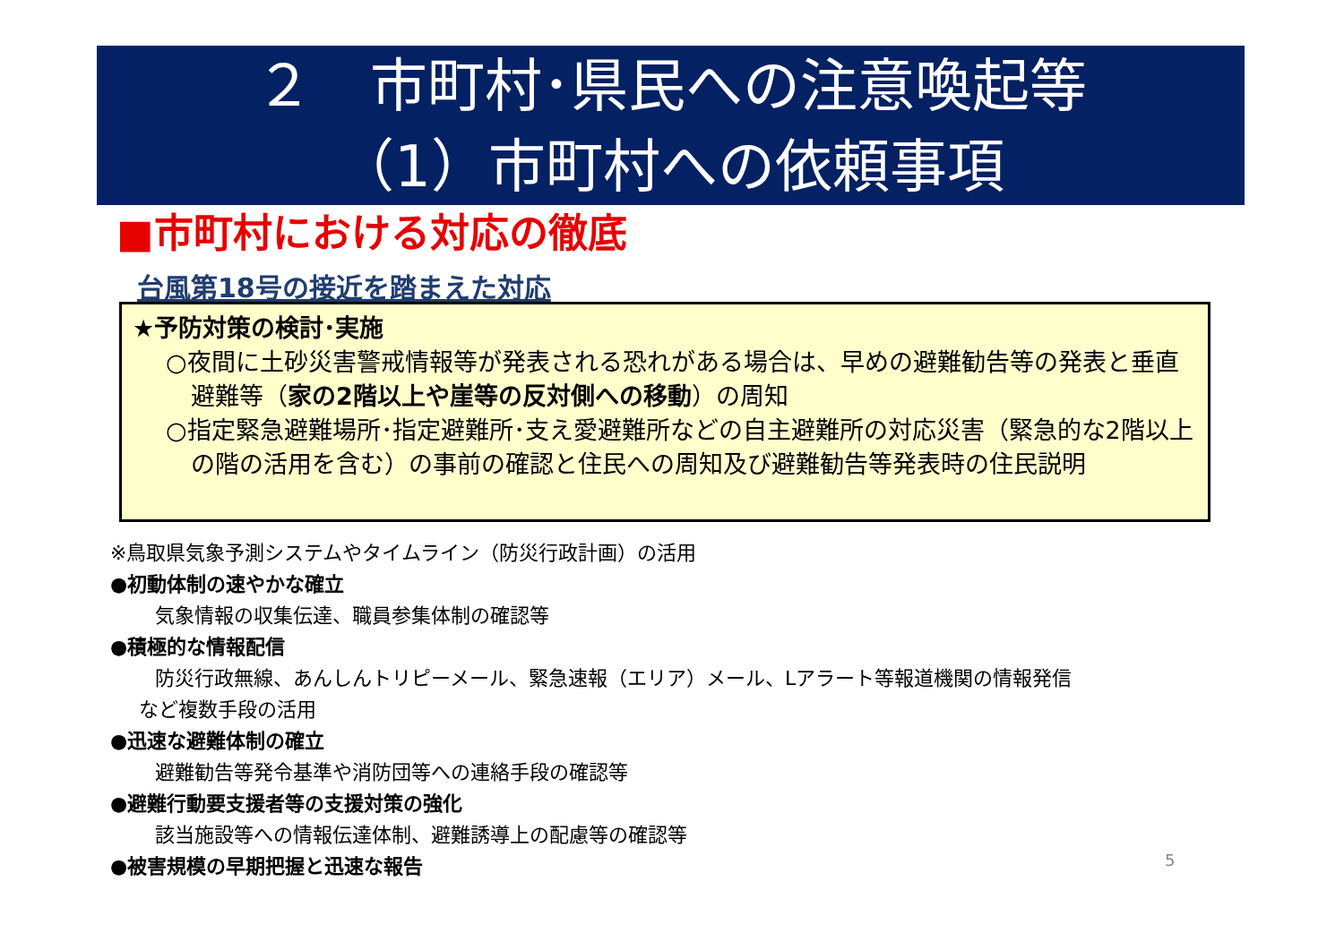２　市町村･県民への注意喚起等
（1）市町村への依頼事項
■市町村における対応の徹底
台風第18号の接近を踏まえた対応
★予防対策の検討･実施
○夜間に土砂災害警戒情報等が発表される恐れがある場合は、早めの避難勧告等の発表と垂直避難等（家の2階以上や崖等の反対側への移動）の周知
○指定緊急避難場所･指定避難所･支え愛避難所などの自主避難所の対応災害（緊急的な2階以上の階の活用を含む）の事前の確認と住民への周知及び避難勧告等発表時の住民説明
※鳥取県気象予測システムやタイムライン（防災行政計画）の活用
●初動体制の速やかな確立
気象情報の収集伝達、職員参集体制の確認等
●積極的な情報配信
防災行政無線、あんしんトリピーメール、緊急速報（エリア）メール、Lアラート等報道機関の情報発信
など複数手段の活用
●迅速な避難体制の確立
避難勧告等発令基準や消防団等への連絡手段の確認等
●避難行動要支援者等の支援対策の強化
該当施設等への情報伝達体制、避難誘導上の配慮等の確認等
●被害規模の早期把握と迅速な報告
5